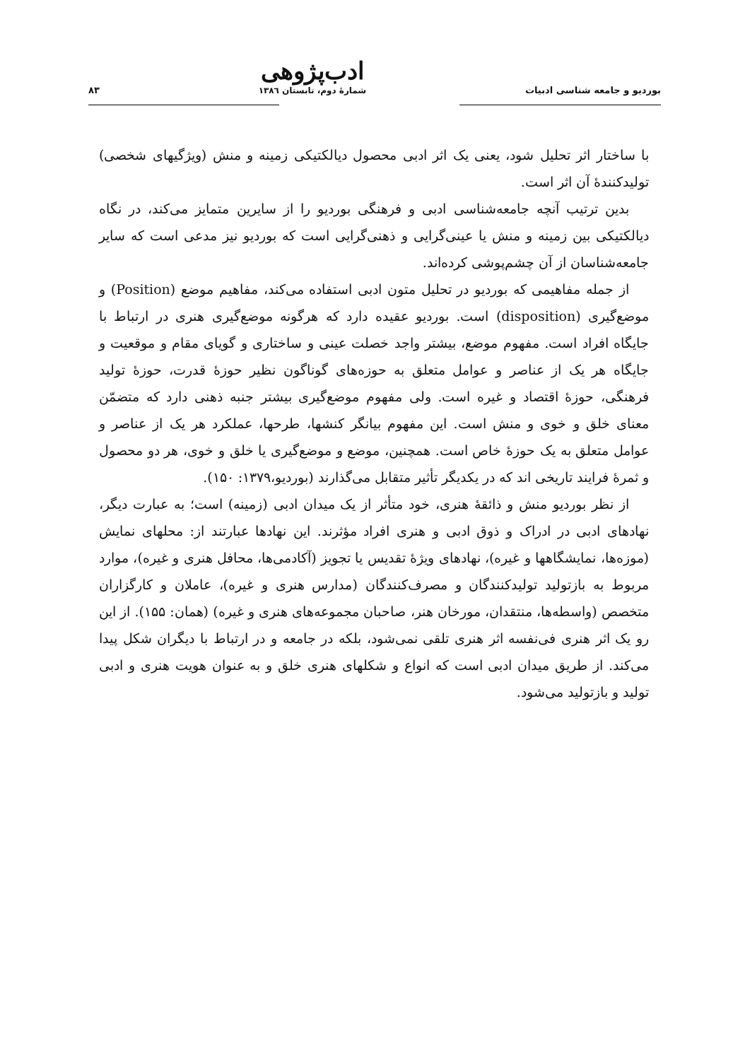بوردیو و جامعه شناسی ادبیات ادب‌پژوهی
شمارهٔ دوم، تابستان ۱۳۸٦ ۸۳
با ساختار اثر تحلیل شود، یعنی یک اثر ادبی محصول دیالکتیکی زمینه و منش (ویژگیهای شخصی) تولیدکنندهٔ آن اثر است.
بدین ترتیب آنچه جامعه‌شناسی ادبی و فرهنگی بوردیو را از سایرین متمایز می‌کند، در نگاه دیالکتیکی بین زمینه و منش یا عینی‌گرایی و ذهنی‌گرایی است که بوردیو نیز مدعی است که سایر جامعه‌شناسان از آن چشم‌پوشی کرده‌اند.
از جمله مفاهیمی که بوردیو در تحلیل متون ادبی استفاده می‌کند، مفاهیم موضع (Position) و موضع‌گیری (disposition) است. بوردیو عقیده دارد که هرگونه موضع‌گیری هنری در ارتباط با جایگاه افراد است. مفهوم موضع، بیشتر واجد خصلت عینی و ساختاری و گویای مقام و موقعیت و جایگاه هر یک از عناصر و عوامل متعلق به حوزه‌های گوناگون نظیر حوزهٔ قدرت، حوزهٔ تولید فرهنگی، حوزهٔ اقتصاد و غیره است. ولی مفهوم موضع‌گیری بیشتر جنبه ذهنی دارد که متضمّن معنای خلق و خوی و منش است. این مفهوم بیانگر کنشها، طرحها، عملکرد هر یک از عناصر و عوامل متعلق به یک حوزهٔ خاص است. همچنین، موضع و موضع‌گیری یا خلق و خوی، هر دو محصول و ثمرهٔ فرایند تاریخی اند که در یکدیگر تأثیر متقابل می‌گذارند (بوردیو،۱۳۷۹: ۱۵۰).
از نظر بوردیو منش و ذائقهٔ هنری، خود متأثر از یک میدان ادبی (زمینه) است؛ به عبارت دیگر، نهادهای ادبی در ادراک و ذوق ادبی و هنری افراد مؤثرند. این نهادها عبارتند از: محلهای نمایش (موزه‌ها، نمایشگاهها و غیره)، نهادهای ویژهٔ تقدیس یا تجویز (آکادمی‌ها، محافل هنری و غیره)، موارد مربوط به بازتولید تولیدکنندگان و مصرف‌کنندگان (مدارس هنری و غیره)، عاملان و کارگزاران متخصص (واسطه‌ها، منتقدان، مورخان هنر، صاحبان مجموعه‌های هنری و غیره) (همان: ۱۵۵). از این رو یک اثر هنری فی‌نفسه اثر هنری تلقی نمی‌شود، بلکه در جامعه و در ارتباط با دیگران شکل پیدا می‌کند. از طریق میدان ادبی است که انواع و شکلهای هنری خلق و به عنوان هویت هنری و ادبی تولید و بازتولید می‌شود.